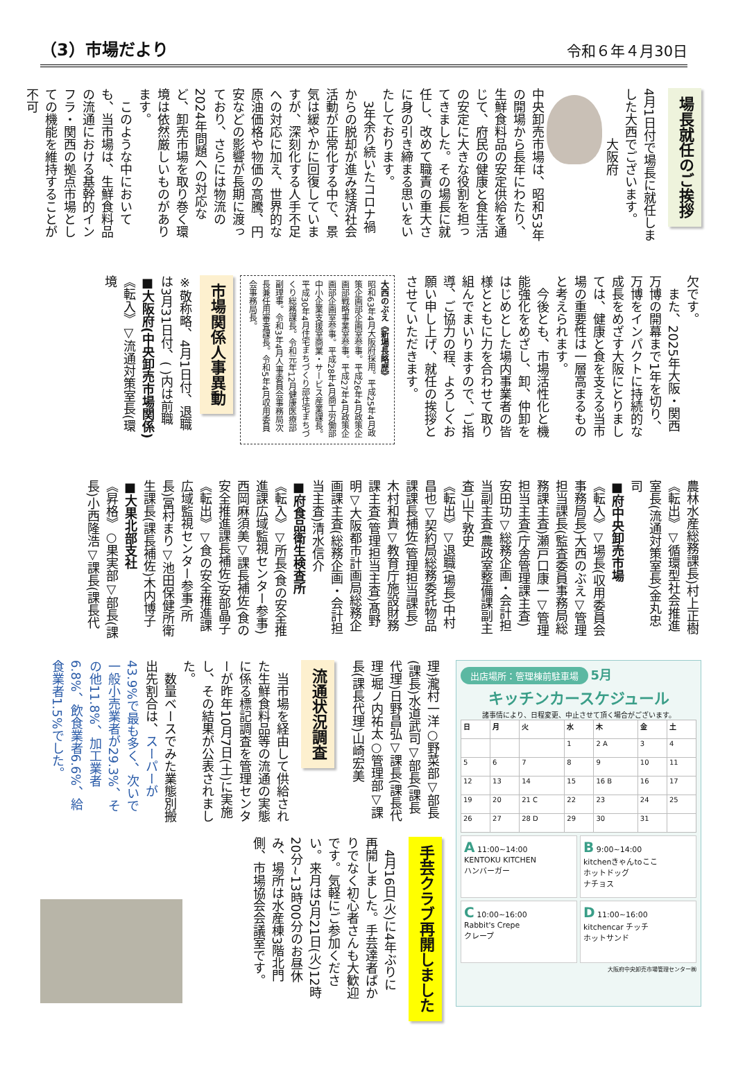（3）市場だより 令和６年４月30日
場長就任のご挨拶
4月1日付で場長に就任しました大西でございます。
　　　　大阪府
中央卸売市場は、昭和53年の開場から長年にわたり、生鮮食料品の安定供給を通じて、府民の健康と食生活の安定に大きな役割を担ってきました。その場長に就任し、改めて職責の重大さに身の引き締まる思いをいたしております。
　3年余り続いたコロナ禍からの脱却が進み経済社会活動が正常化する中で、景気は緩やかに回復していますが、深刻化する人手不足への対応に加え、世界的な原油価格や物価の高騰、円安などの影響が長期に渡っており、さらには物流の2024年問題への対応など、卸売市場を取り巻く環境は依然厳しいものがあります。
　このような中においても、当市場は、生鮮食料品の流通における基幹的インフラ・関西の拠点市場としての機能を維持することが不可
欠です。
　また、2025年大阪・関西万博の開幕まで1年を切り、万博をインパクトに持続的な成長をめざす大阪にとりましては、健康と食を支える当市場の重要性は一層高まるものと考えられます。
　今後とも、市場活性化と機能強化をめざし、卸、仲卸をはじめとした場内事業者の皆様とともに力を合わせて取り組んでまいりますので、ご指導、ご協力の程、よろしくお願い申し上げ、就任の挨拶とさせていただきます。
大西のぶえ《新場長略歴》
昭和63年4月大阪府採用。平成25年4月政策企画部企画室参事。平成26年4月政策企画部戦略事業室参事。平成27年4月政策企画部企画室参事。平成28年4月商工労働部中小企業支援室商業・サービス産業課長。平成30年4月住宅まちづくり部住宅まちづくり総務課長。令和元年12月健康医療部副理事。令和3年4月人事委員会事務局次長兼任用審査課長。令和5年4月収用委員会事務局長。
市場関係人事異動
※敬称略、4月1日付、退職は3月31日付、( )内は前職
■大阪府(中央卸売市場関係)
《転入》▽流通対策室長(環境
農林水産総務課長)村上正樹
《転出》▽循環型社会推進室長(流通対策室長)金丸忠司
■府中央卸売市場
《転入》▽場長(収用委員会事務局長)大西のぶえ▽管理担当課長(監査委員事務局総務課主査)瀬戸口康一▽管理担当主査(庁舎管理課主査)安田功▽総務企画・会計担当副主査(農政室整備課副主査)山下敦史
《転出》▽退職(場長)中村昌也▽契約局総務委託物品課課長補佐(管理担当課長)木村和貴▽教育庁施設財務課主査(管理担当主査)髙野明▽大阪都市計画局総務企画課主査(総務企画・会計担当主査)清水信介
■府食品衛生検査所
《転入》▽所長(食の安全推進課広域監視センター参事)西岡麻須美▽課長補佐(食の安全推進課長補佐)安部晶子
《転出》▽食の安全推進課広域監視センター参事(所長)冨村まり▽池田保健所衛生課長(課長補佐)木内博子
■大果北部支社
《昇格》○果実部▽部長(課長)小西隆浩▽課長(課長代
出店場所：管理棟前駐車場
5月
キッチンカースケジュール
諸事情により、日程変更、中止させて頂く場合がございます。
| 日 | 月 | 火 | 水 | 木 | 金 | 土 |
| --- | --- | --- | --- | --- | --- | --- |
| | | | 1 | 2 A | 3 | 4 |
| 5 | 6 | 7 | 8 | 9 | 10 | 11 |
| 12 | 13 | 14 | 15 | 16 B | 16 | 17 |
| 19 | 20 | 21 C | 22 | 23 | 24 | 25 |
| 26 | 27 | 28 D | 29 | 30 | 31 | |
A 11:00~14:00
KENTOKU KITCHEN
ハンバーガー
B 9:00~14:00
kitchenきゃんtoここ
ホットドッグ
ナチョス
C 10:00~16:00
Rabbit's Crepe
クレープ
D 11:00~16:00
kitchencar チッチ
ホットサンド
大阪府中央卸売市場管理センター㈱
理)瀧村一洋○野菜部▽部長(課長)水道武司▽部長(課長代理)日野昌弘▽課長(課長代理)堀ノ内祐太○管理部▽課長(課長代理)山崎宏美
流通状況調査
　当市場を経由して供給された生鮮食料品等の流通の実態に係る標記調査を管理センターが昨年10月7日(土)に実施し、その結果が公表されました。
　数量ベースでみた業態別搬出先割合は、スーパーが43.9%で最も多く、次いで一般小売業者が29.3%、その他11.8%、加工業者6.8%、飲食業者6.6%、給食業者1.5%でした。
手芸クラブ再開しました
　4月16日(火)に4年ぶりに再開しました。手芸達者ばかりでなく初心者さんも大歓迎です。気軽にご参加ください。来月は5月21日(火)12時20分~13時00分のお昼休み、場所は水産棟3階北門側、市場協会会議室です。